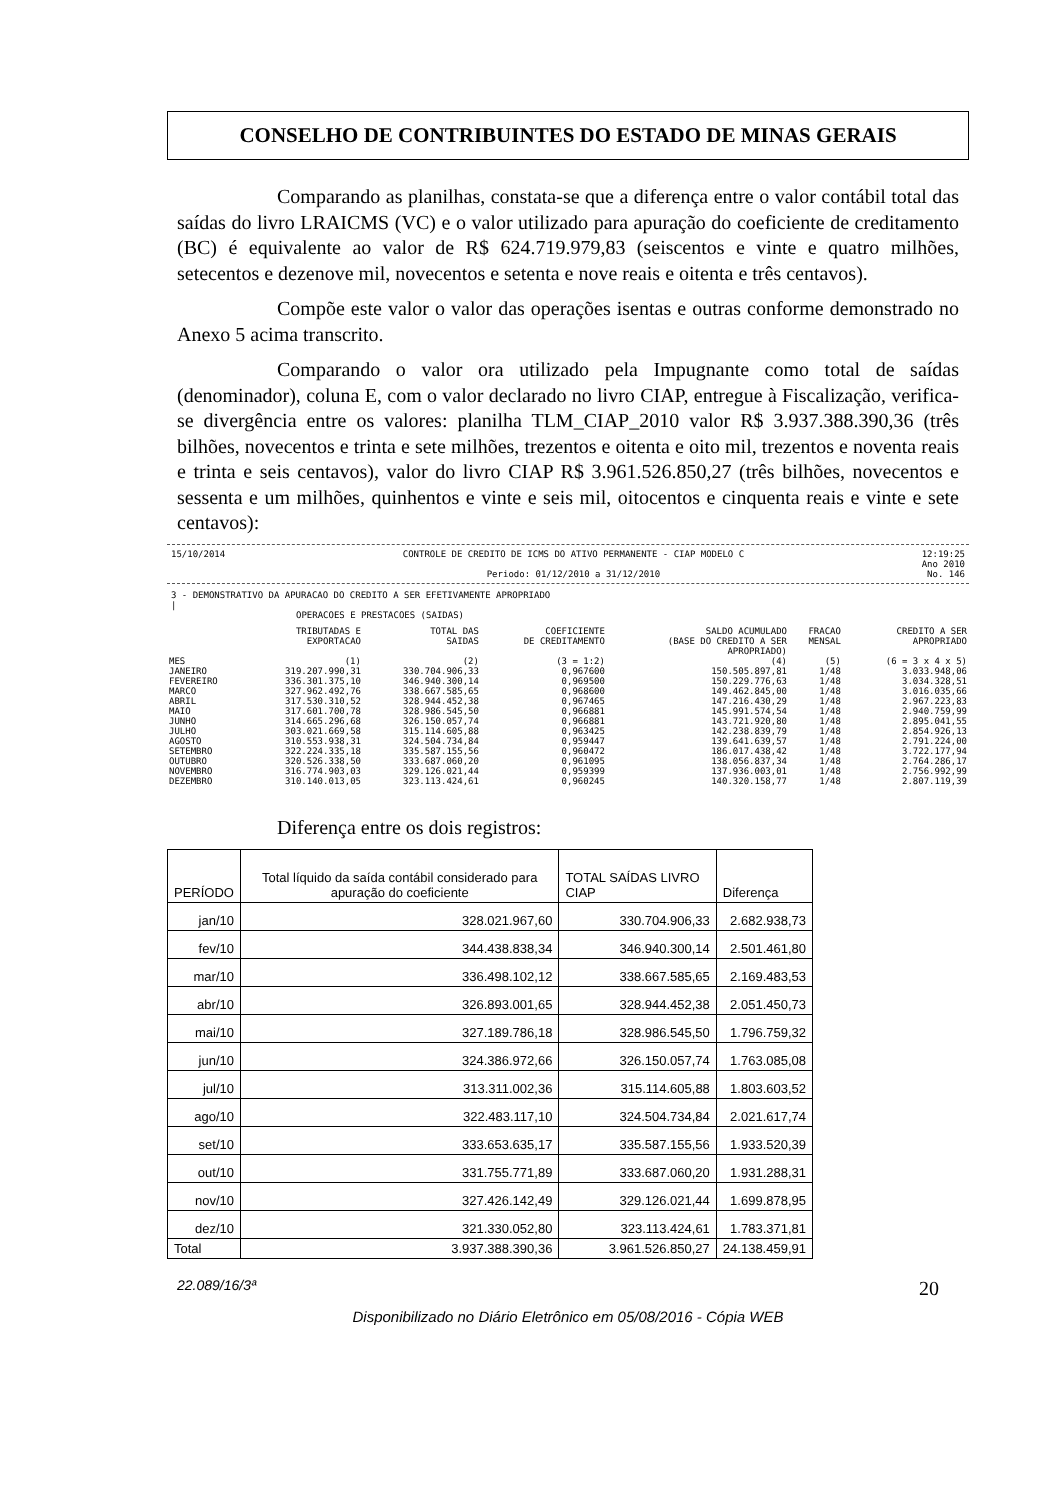CONSELHO DE CONTRIBUINTES DO ESTADO DE MINAS GERAIS
Comparando as planilhas, constata-se que a diferença entre o valor contábil total das saídas do livro LRAICMS (VC) e o valor utilizado para apuração do coeficiente de creditamento (BC) é equivalente ao valor de R$ 624.719.979,83 (seiscentos e vinte e quatro milhões, setecentos e dezenove mil, novecentos e setenta e nove reais e oitenta e três centavos).
Compõe este valor o valor das operações isentas e outras conforme demonstrado no Anexo 5 acima transcrito.
Comparando o valor ora utilizado pela Impugnante como total de saídas (denominador), coluna E, com o valor declarado no livro CIAP, entregue à Fiscalização, verifica-se divergência entre os valores: planilha TLM_CIAP_2010 valor R$ 3.937.388.390,36 (três bilhões, novecentos e trinta e sete milhões, trezentos e oitenta e oito mil, trezentos e noventa reais e trinta e seis centavos), valor do livro CIAP R$ 3.961.526.850,27 (três bilhões, novecentos e sessenta e um milhões, quinhentos e vinte e seis mil, oitocentos e cinquenta reais e vinte e sete centavos):
15/10/2014 CONTROLE DE CREDITO DE ICMS DO ATIVO PERMANENTE - CIAP MODELO C
Periodo: 01/12/2010 a 31/12/2010 12:19:25
Ano 2010
No. 146
3 - DEMONSTRATIVO DA APURACAO DO CREDITO A SER EFETIVAMENTE APROPRIADO
|
OPERACOES E PRESTACOES (SAIDAS)
| MES | TRIBUTADAS E EXPORTACAO (1) | TOTAL DAS SAIDAS (2) | COEFICIENTE DE CREDITAMENTO (3 = 1:2) | SALDO ACUMULADO (BASE DO CREDITO A SER APROPRIADO) (4) | FRACAO MENSAL (5) | CREDITO A SER APROPRIADO (6 = 3 x 4 x 5) |
| --- | --- | --- | --- | --- | --- | --- |
| JANEIRO | 319.207.990,31 | 330.704.906,33 | 0,967600 | 150.505.897,81 | 1/48 | 3.033.948,06 |
| FEVEREIRO | 336.301.375,10 | 346.940.300,14 | 0,969500 | 150.229.776,63 | 1/48 | 3.034.328,51 |
| MARCO | 327.962.492,76 | 338.667.585,65 | 0,968600 | 149.462.845,00 | 1/48 | 3.016.035,66 |
| ABRIL | 317.530.310,52 | 328.944.452,38 | 0,967465 | 147.216.430,29 | 1/48 | 2.967.223,83 |
| MAIO | 317.601.700,78 | 328.986.545,50 | 0,966881 | 145.991.574,54 | 1/48 | 2.940.759,99 |
| JUNHO | 314.665.296,68 | 326.150.057,74 | 0,966881 | 143.721.920,80 | 1/48 | 2.895.041,55 |
| JULHO | 303.021.669,58 | 315.114.605,88 | 0,963425 | 142.238.839,79 | 1/48 | 2.854.926,13 |
| AGOSTO | 310.553.938,31 | 324.504.734,84 | 0,959447 | 139.641.639,57 | 1/48 | 2.791.224,00 |
| SETEMBRO | 322.224.335,18 | 335.587.155,56 | 0,960472 | 186.017.438,42 | 1/48 | 3.722.177,94 |
| OUTUBRO | 320.526.338,50 | 333.687.060,20 | 0,961095 | 138.056.837,34 | 1/48 | 2.764.286,17 |
| NOVEMBRO | 316.774.903,03 | 329.126.021,44 | 0,959399 | 137.936.003,01 | 1/48 | 2.756.992,99 |
| DEZEMBRO | 310.140.013,05 | 323.113.424,61 | 0,960245 | 140.320.158,77 | 1/48 | 2.807.119,39 |
Diferença entre os dois registros:
| PERÍODO | Total líquido da saída contábil considerado para apuração do coeficiente | TOTAL SAÍDAS LIVRO CIAP | Diferença |
| --- | --- | --- | --- |
| jan/10 | 328.021.967,60 | 330.704.906,33 | 2.682.938,73 |
| fev/10 | 344.438.838,34 | 346.940.300,14 | 2.501.461,80 |
| mar/10 | 336.498.102,12 | 338.667.585,65 | 2.169.483,53 |
| abr/10 | 326.893.001,65 | 328.944.452,38 | 2.051.450,73 |
| mai/10 | 327.189.786,18 | 328.986.545,50 | 1.796.759,32 |
| jun/10 | 324.386.972,66 | 326.150.057,74 | 1.763.085,08 |
| jul/10 | 313.311.002,36 | 315.114.605,88 | 1.803.603,52 |
| ago/10 | 322.483.117,10 | 324.504.734,84 | 2.021.617,74 |
| set/10 | 333.653.635,17 | 335.587.155,56 | 1.933.520,39 |
| out/10 | 331.755.771,89 | 333.687.060,20 | 1.931.288,31 |
| nov/10 | 327.426.142,49 | 329.126.021,44 | 1.699.878,95 |
| dez/10 | 321.330.052,80 | 323.113.424,61 | 1.783.371,81 |
| Total | 3.937.388.390,36 | 3.961.526.850,27 | 24.138.459,91 |
22.089/16/3ª 20
Disponibilizado no Diário Eletrônico em 05/08/2016 - Cópia WEB